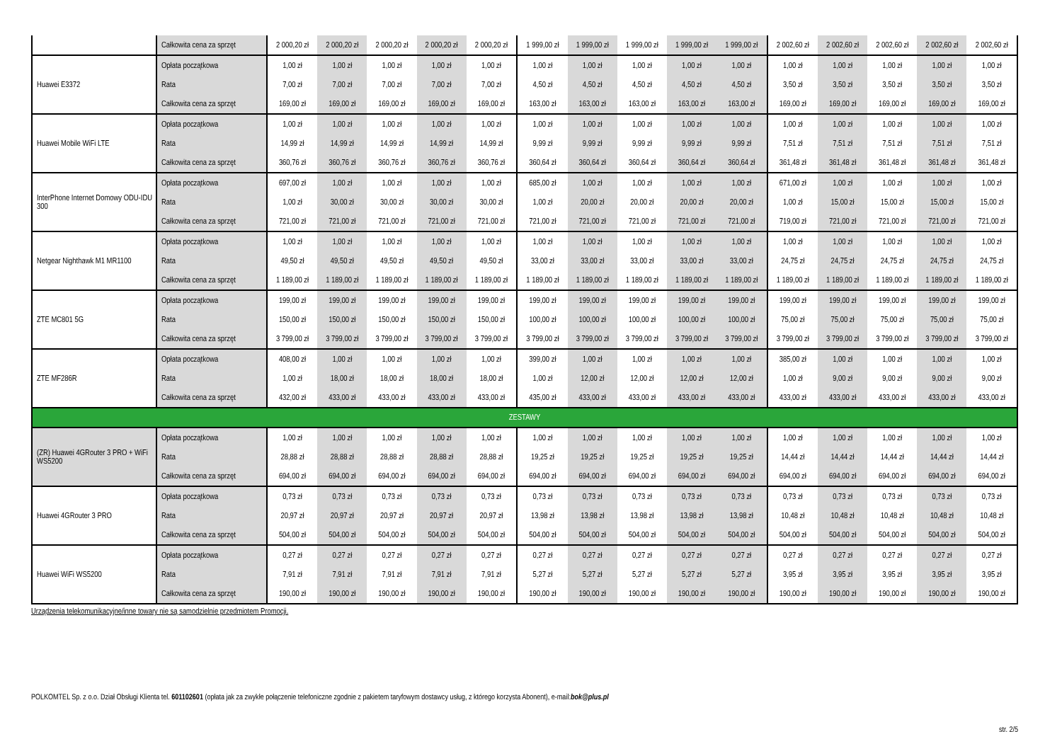| | Całkowita cena za sprzęt | 2 000,20 zł | 2 000,20 zł | 2 000,20 zł | 2 000,20 zł | 2 000,20 zł | 1 999,00 zł | 1 999,00 zł | 1 999,00 zł | 1 999,00 zł | 1 999,00 zł | 2 002,60 zł | 2 002,60 zł | 2 002,60 zł | 2 002,60 zł | 2 002,60 zł |
| Huawei E3372 | Opłata początkowa | 1,00 zł | 1,00 zł | 1,00 zł | 1,00 zł | 1,00 zł | 1,00 zł | 1,00 zł | 1,00 zł | 1,00 zł | 1,00 zł | 1,00 zł | 1,00 zł | 1,00 zł | 1,00 zł | 1,00 zł |
| | Rata | 7,00 zł | 7,00 zł | 7,00 zł | 7,00 zł | 7,00 zł | 4,50 zł | 4,50 zł | 4,50 zł | 4,50 zł | 4,50 zł | 3,50 zł | 3,50 zł | 3,50 zł | 3,50 zł | 3,50 zł |
| | Całkowita cena za sprzęt | 169,00 zł | 169,00 zł | 169,00 zł | 169,00 zł | 169,00 zł | 163,00 zł | 163,00 zł | 163,00 zł | 163,00 zł | 163,00 zł | 169,00 zł | 169,00 zł | 169,00 zł | 169,00 zł | 169,00 zł |
| Huawei Mobile WiFi LTE | Opłata początkowa | 1,00 zł | 1,00 zł | 1,00 zł | 1,00 zł | 1,00 zł | 1,00 zł | 1,00 zł | 1,00 zł | 1,00 zł | 1,00 zł | 1,00 zł | 1,00 zł | 1,00 zł | 1,00 zł | 1,00 zł |
| | Rata | 14,99 zł | 14,99 zł | 14,99 zł | 14,99 zł | 14,99 zł | 9,99 zł | 9,99 zł | 9,99 zł | 9,99 zł | 9,99 zł | 7,51 zł | 7,51 zł | 7,51 zł | 7,51 zł | 7,51 zł |
| | Całkowita cena za sprzęt | 360,76 zł | 360,76 zł | 360,76 zł | 360,76 zł | 360,76 zł | 360,64 zł | 360,64 zł | 360,64 zł | 360,64 zł | 360,64 zł | 361,48 zł | 361,48 zł | 361,48 zł | 361,48 zł | 361,48 zł |
| InterPhone Internet Domowy ODU-IDU 300 | Opłata początkowa | 697,00 zł | 1,00 zł | 1,00 zł | 1,00 zł | 1,00 zł | 685,00 zł | 1,00 zł | 1,00 zł | 1,00 zł | 1,00 zł | 671,00 zł | 1,00 zł | 1,00 zł | 1,00 zł | 1,00 zł |
| | Rata | 1,00 zł | 30,00 zł | 30,00 zł | 30,00 zł | 30,00 zł | 1,00 zł | 20,00 zł | 20,00 zł | 20,00 zł | 20,00 zł | 1,00 zł | 15,00 zł | 15,00 zł | 15,00 zł | 15,00 zł |
| | Całkowita cena za sprzęt | 721,00 zł | 721,00 zł | 721,00 zł | 721,00 zł | 721,00 zł | 721,00 zł | 721,00 zł | 721,00 zł | 721,00 zł | 721,00 zł | 719,00 zł | 721,00 zł | 721,00 zł | 721,00 zł | 721,00 zł |
| Netgear Nighthawk M1 MR1100 | Opłata początkowa | 1,00 zł | 1,00 zł | 1,00 zł | 1,00 zł | 1,00 zł | 1,00 zł | 1,00 zł | 1,00 zł | 1,00 zł | 1,00 zł | 1,00 zł | 1,00 zł | 1,00 zł | 1,00 zł | 1,00 zł |
| | Rata | 49,50 zł | 49,50 zł | 49,50 zł | 49,50 zł | 49,50 zł | 33,00 zł | 33,00 zł | 33,00 zł | 33,00 zł | 33,00 zł | 24,75 zł | 24,75 zł | 24,75 zł | 24,75 zł | 24,75 zł |
| | Całkowita cena za sprzęt | 1 189,00 zł | 1 189,00 zł | 1 189,00 zł | 1 189,00 zł | 1 189,00 zł | 1 189,00 zł | 1 189,00 zł | 1 189,00 zł | 1 189,00 zł | 1 189,00 zł | 1 189,00 zł | 1 189,00 zł | 1 189,00 zł | 1 189,00 zł | 1 189,00 zł |
| ZTE MC801 5G | Opłata początkowa | 199,00 zł | 199,00 zł | 199,00 zł | 199,00 zł | 199,00 zł | 199,00 zł | 199,00 zł | 199,00 zł | 199,00 zł | 199,00 zł | 199,00 zł | 199,00 zł | 199,00 zł | 199,00 zł | 199,00 zł |
| | Rata | 150,00 zł | 150,00 zł | 150,00 zł | 150,00 zł | 150,00 zł | 100,00 zł | 100,00 zł | 100,00 zł | 100,00 zł | 100,00 zł | 75,00 zł | 75,00 zł | 75,00 zł | 75,00 zł | 75,00 zł |
| | Całkowita cena za sprzęt | 3 799,00 zł | 3 799,00 zł | 3 799,00 zł | 3 799,00 zł | 3 799,00 zł | 3 799,00 zł | 3 799,00 zł | 3 799,00 zł | 3 799,00 zł | 3 799,00 zł | 3 799,00 zł | 3 799,00 zł | 3 799,00 zł | 3 799,00 zł | 3 799,00 zł |
| ZTE MF286R | Opłata początkowa | 408,00 zł | 1,00 zł | 1,00 zł | 1,00 zł | 1,00 zł | 399,00 zł | 1,00 zł | 1,00 zł | 1,00 zł | 1,00 zł | 385,00 zł | 1,00 zł | 1,00 zł | 1,00 zł | 1,00 zł |
| | Rata | 1,00 zł | 18,00 zł | 18,00 zł | 18,00 zł | 18,00 zł | 1,00 zł | 12,00 zł | 12,00 zł | 12,00 zł | 12,00 zł | 1,00 zł | 9,00 zł | 9,00 zł | 9,00 zł | 9,00 zł |
| | Całkowita cena za sprzęt | 432,00 zł | 433,00 zł | 433,00 zł | 433,00 zł | 433,00 zł | 435,00 zł | 433,00 zł | 433,00 zł | 433,00 zł | 433,00 zł | 433,00 zł | 433,00 zł | 433,00 zł | 433,00 zł | 433,00 zł |
| ZESTAWY | | | | | | | | | | | | | | | | |
| (ZR) Huawei 4GRouter 3 PRO + WiFi WS5200 | Opłata początkowa | 1,00 zł | 1,00 zł | 1,00 zł | 1,00 zł | 1,00 zł | 1,00 zł | 1,00 zł | 1,00 zł | 1,00 zł | 1,00 zł | 1,00 zł | 1,00 zł | 1,00 zł | 1,00 zł | 1,00 zł |
| | Rata | 28,88 zł | 28,88 zł | 28,88 zł | 28,88 zł | 28,88 zł | 19,25 zł | 19,25 zł | 19,25 zł | 19,25 zł | 19,25 zł | 14,44 zł | 14,44 zł | 14,44 zł | 14,44 zł | 14,44 zł |
| | Całkowita cena za sprzęt | 694,00 zł | 694,00 zł | 694,00 zł | 694,00 zł | 694,00 zł | 694,00 zł | 694,00 zł | 694,00 zł | 694,00 zł | 694,00 zł | 694,00 zł | 694,00 zł | 694,00 zł | 694,00 zł | 694,00 zł |
| Huawei 4GRouter 3 PRO | Opłata początkowa | 0,73 zł | 0,73 zł | 0,73 zł | 0,73 zł | 0,73 zł | 0,73 zł | 0,73 zł | 0,73 zł | 0,73 zł | 0,73 zł | 0,73 zł | 0,73 zł | 0,73 zł | 0,73 zł | 0,73 zł |
| | Rata | 20,97 zł | 20,97 zł | 20,97 zł | 20,97 zł | 20,97 zł | 13,98 zł | 13,98 zł | 13,98 zł | 13,98 zł | 13,98 zł | 10,48 zł | 10,48 zł | 10,48 zł | 10,48 zł | 10,48 zł |
| | Całkowita cena za sprzęt | 504,00 zł | 504,00 zł | 504,00 zł | 504,00 zł | 504,00 zł | 504,00 zł | 504,00 zł | 504,00 zł | 504,00 zł | 504,00 zł | 504,00 zł | 504,00 zł | 504,00 zł | 504,00 zł | 504,00 zł |
| Huawei WiFi WS5200 | Opłata początkowa | 0,27 zł | 0,27 zł | 0,27 zł | 0,27 zł | 0,27 zł | 0,27 zł | 0,27 zł | 0,27 zł | 0,27 zł | 0,27 zł | 0,27 zł | 0,27 zł | 0,27 zł | 0,27 zł | 0,27 zł |
| | Rata | 7,91 zł | 7,91 zł | 7,91 zł | 7,91 zł | 7,91 zł | 5,27 zł | 5,27 zł | 5,27 zł | 5,27 zł | 5,27 zł | 3,95 zł | 3,95 zł | 3,95 zł | 3,95 zł | 3,95 zł |
| | Całkowita cena za sprzęt | 190,00 zł | 190,00 zł | 190,00 zł | 190,00 zł | 190,00 zł | 190,00 zł | 190,00 zł | 190,00 zł | 190,00 zł | 190,00 zł | 190,00 zł | 190,00 zł | 190,00 zł | 190,00 zł | 190,00 zł |
Urządzenia telekomunikacyjne/inne towary nie są samodzielnie przedmiotem Promocji.
POLKOMTEL Sp. z o.o. Dział Obsługi Klienta tel. 601102601 (opłata jak za zwykłe połączenie telefoniczne zgodnie z pakietem taryfowym dostawcy usług, z którego korzysta Abonent), e-mail:bok@plus.pl
str. 2/5